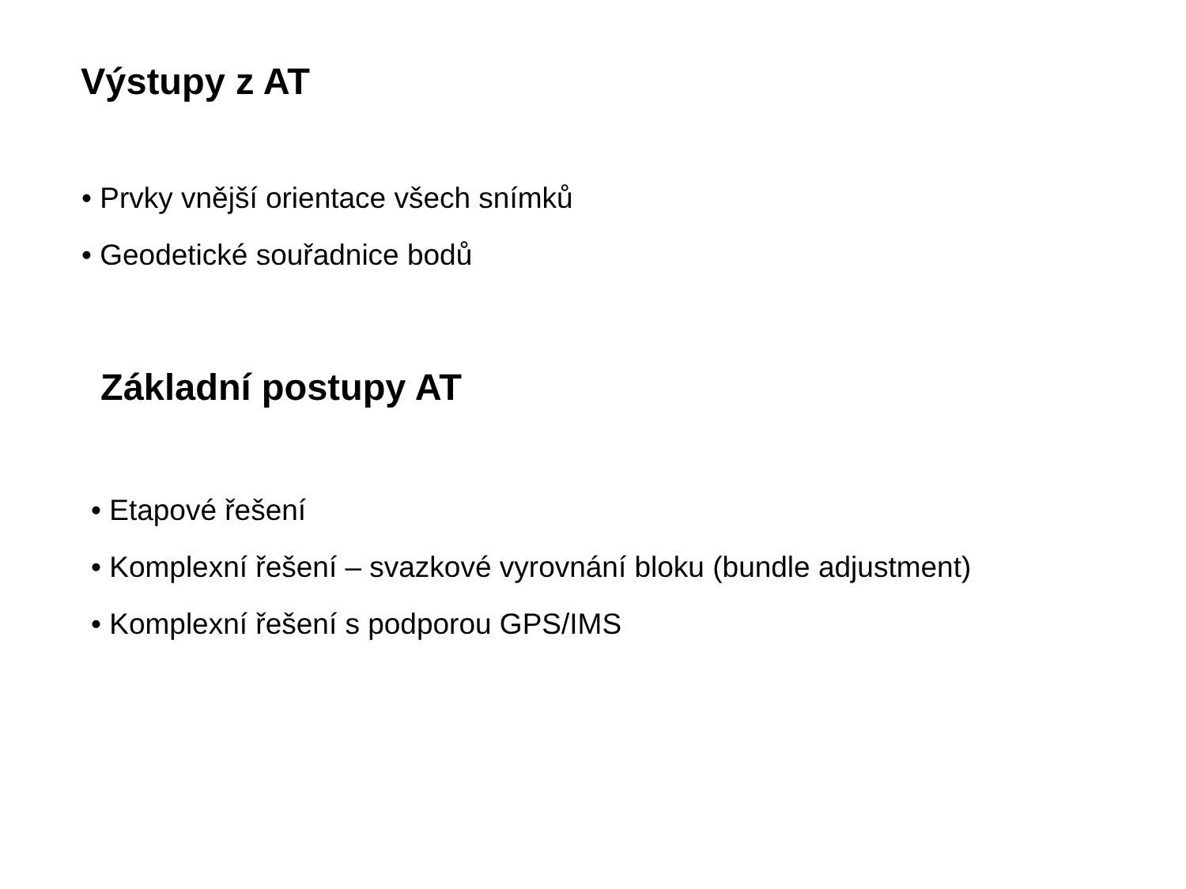Výstupy z AT
• Prvky vnější orientace všech snímků
• Geodetické souřadnice bodů
Základní postupy AT
• Etapové řešení
• Komplexní řešení – svazkové vyrovnání bloku (bundle adjustment)
• Komplexní řešení s podporou GPS/IMS